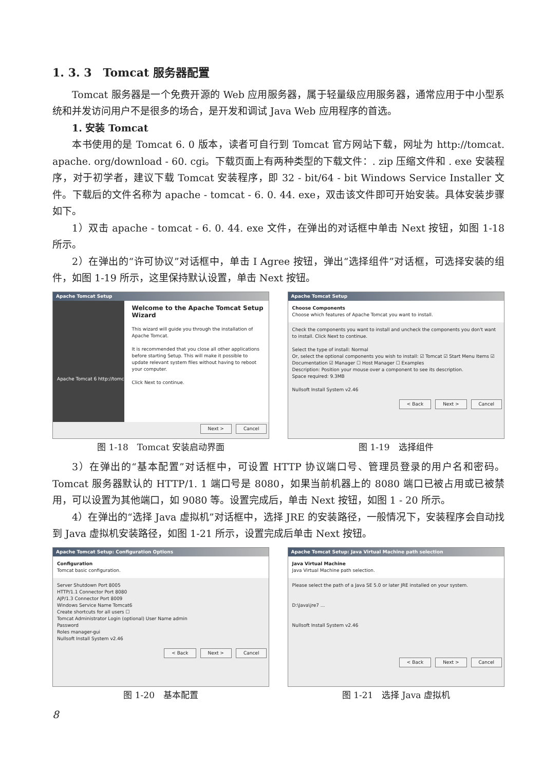1. 3. 3　Tomcat 服务器配置
Tomcat 服务器是一个免费开源的 Web 应用服务器，属于轻量级应用服务器，通常应用于中小型系统和并发访问用户不是很多的场合，是开发和调试 Java Web 应用程序的首选。
1. 安装 Tomcat
本书使用的是 Tomcat 6. 0 版本，读者可自行到 Tomcat 官方网站下载，网址为 http://tomcat. apache. org/download - 60. cgi。下载页面上有两种类型的下载文件：. zip 压缩文件和 . exe 安装程序，对于初学者，建议下载 Tomcat 安装程序，即 32 - bit/64 - bit Windows Service Installer 文件。下载后的文件名称为 apache - tomcat - 6. 0. 44. exe，双击该文件即可开始安装。具体安装步骤如下。
1）双击 apache - tomcat - 6. 0. 44. exe 文件，在弹出的对话框中单击 Next 按钮，如图 1-18 所示。
2）在弹出的“许可协议”对话框中，单击 I Agree 按钮，弹出“选择组件”对话框，可选择安装的组件，如图 1-19 所示，这里保持默认设置，单击 Next 按钮。
Apache Tomcat Setup
Welcome to the Apache Tomcat Setup Wizard
This wizard will guide you through the installation of Apache Tomcat.
It is recommended that you close all other applications before starting Setup. This will make it possible to update relevant system files without having to reboot your computer.
Click Next to continue.
Apache Tomcat 6 http://tomcat.apache.org
Next > Cancel
图 1-18　Tomcat 安装启动界面
Apache Tomcat Setup
Choose Components
Choose which features of Apache Tomcat you want to install.
Check the components you want to install and uncheck the components you don't want to install. Click Next to continue.
Select the type of install: Normal
Or, select the optional components you wish to install: ☑ Tomcat ☑ Start Menu Items ☑ Documentation ☑ Manager ☐ Host Manager ☐ Examples
Description: Position your mouse over a component to see its description.
Space required: 9.3MB
Nullsoft Install System v2.46
< Back Next > Cancel
图 1-19　选择组件
3）在弹出的“基本配置”对话框中，可设置 HTTP 协议端口号、管理员登录的用户名和密码。Tomcat 服务器默认的 HTTP/1. 1 端口号是 8080，如果当前机器上的 8080 端口已被占用或已被禁用，可以设置为其他端口，如 9080 等。设置完成后，单击 Next 按钮，如图 1 - 20 所示。
4）在弹出的“选择 Java 虚拟机”对话框中，选择 JRE 的安装路径，一般情况下，安装程序会自动找到 Java 虚拟机安装路径，如图 1-21 所示，设置完成后单击 Next 按钮。
Apache Tomcat Setup: Configuration Options
Configuration
Tomcat basic configuration.
Server Shutdown Port 8005
HTTP/1.1 Connector Port 8080
AJP/1.3 Connector Port 8009
Windows Service Name Tomcat6
Create shortcuts for all users ☐
Tomcat Administrator Login (optional) User Name admin
Password
Roles manager-gui
Nullsoft Install System v2.46
< Back Next > Cancel
图 1-20　基本配置
Apache Tomcat Setup: Java Virtual Machine path selection
Java Virtual Machine
Java Virtual Machine path selection.
Please select the path of a Java SE 5.0 or later JRE installed on your system.
D:\Java\jre7 ...
Nullsoft Install System v2.46
< Back Next > Cancel
图 1-21　选择 Java 虚拟机
8